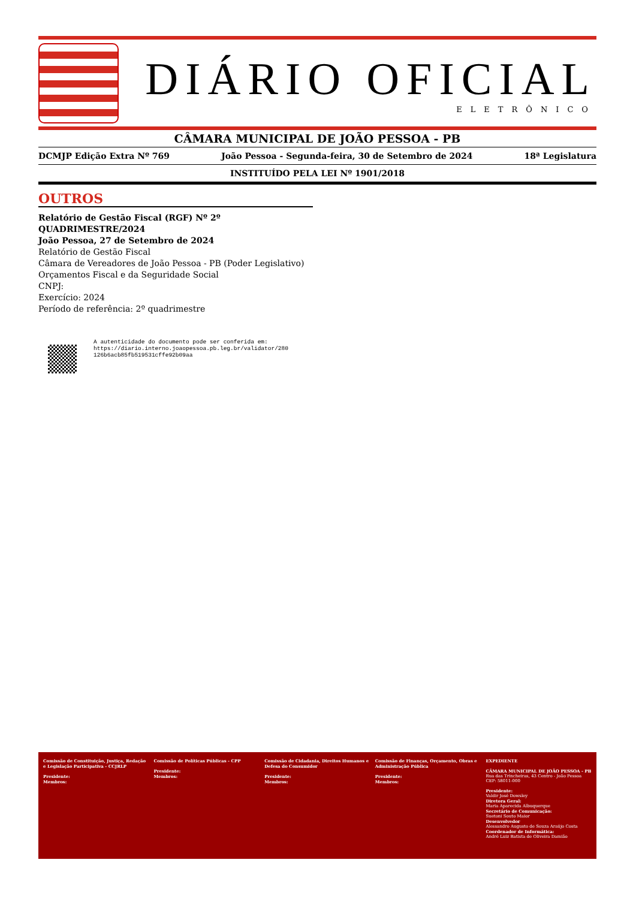DIÁRIO OFICIAL
ELETRÔNICO
CÂMARA MUNICIPAL DE JOÃO PESSOA - PB
DCMJP Edição Extra Nº 769 João Pessoa - Segunda-feira, 30 de Setembro de 2024 18ª Legislatura
INSTITUÍDO PELA LEI Nº 1901/2018
OUTROS
Relatório de Gestão Fiscal (RGF) Nº 2º QUADRIMESTRE/2024
João Pessoa, 27 de Setembro de 2024
Relatório de Gestão Fiscal
Câmara de Vereadores de João Pessoa - PB (Poder Legislativo)
Orçamentos Fiscal e da Seguridade Social
CNPJ:
Exercício: 2024
Período de referência: 2º quadrimestre
A autenticidade do documento pode ser conferida em:
https://diario.interno.joaopessoa.pb.leg.br/validator/280
126b6acb85fb519531cffe92b09aa
Comissão de Constituição, Justiça, Redação e Legislação Participativa - CCJRLP
Presidente:
Membros:
Comissão de Políticas Públicas - CPP
Presidente:
Membros:
Comissão de Cidadania, Direitos Humanos e Defesa do Consumidor
Presidente:
Membros:
Comissão de Finanças, Orçamento, Obras e Administração Pública
Presidente:
Membros:
EXPEDIENTE
CÂMARA MUNICIPAL DE JOÃO PESSOA - PB
Rua das Trincheiras, 43 Centro - João Pessoa
CEP: 58011-000
Presidente:
Valdir José Dowsley
Diretora Geral:
Maria Aparecida Albuquerque
Secretário de Comunicação:
Suetoni Souto Maior
Desenvolvedor
Alessandro Augusto de Souza Araújo Costa
Coordenador de Informática:
André Luiz Batista de Oliveira Damião